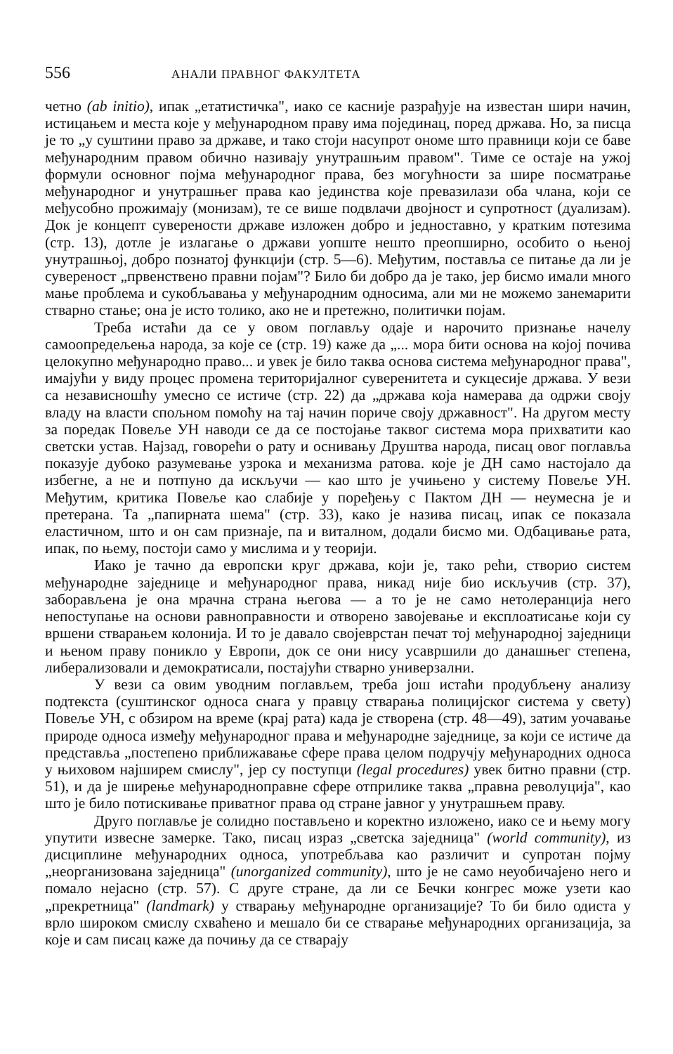556 АНАЛИ ПРАВНОГ ФАКУЛТЕТА
четно (ab initio), ипак „етатистичка", иако се касније разрађује на известан шири начин, истицањем и места које у међународном праву има појединац, поред држава. Но, за писца је то „у суштини право за државе, и тако стоји насупрот ономе што правници који се баве међународним правом обично називају унутрашњим правом". Тиме се остаје на ужој формули основног појма међународног права, без могућности за шире посматрање међународног и унутрашњег права као јединства које превазилази оба члана, који се међусобно прожимају (монизам), те се више подвлачи двојност и супротност (дуализам). Док је концепт суверености државе изложен добро и једноставно, у кратким потезима (стр. 13), дотле је излагање о држави уопште нешто преопширно, особито о њеној унутрашњој, добро познатој функцији (стр. 5—6). Међутим, поставља се питање да ли је сувереност „првенствено правни појам"? Било би добро да је тако, јер бисмо имали много мање проблема и сукобљавања у међународним односима, али ми не можемо занемарити стварно стање; она је исто толико, ако не и претежно, политички појам.
Треба истаћи да се у овом поглављу одаје и нарочито признање начелу самоопредељења народа, за које се (стр. 19) каже да „... мора бити основа на којој почива целокупно међународно право... и увек је било таква основа система међународног права", имајући у виду процес промена територијалног суверенитета и сукцесије држава. У вези са независношћу умесно се истиче (стр. 22) да „држава која намерава да одржи своју владу на власти спољном помоћу на тај начин пориче своју државност". На другом месту за поредак Повеље УН наводи се да се постојање таквог система мора прихватити као светски устав. Најзад, говорећи о рату и оснивању Друштва народа, писац овог поглавља показује дубоко разумевање узрока и механизма ратова. које је ДН само настојало да избегне, а не и потпуно да искључи — као што је учињено у систему Повеље УН. Међутим, критика Повеље као слабије у поређењу с Пактом ДН — неумесна је и претерана. Та „папирната шема" (стр. 33), како је назива писац, ипак се показала еластичном, што и он сам признаје, па и виталном, додали бисмо ми. Одбацивање рата, ипак, по њему, постоји само у мислима и у теорији.
Иако је тачно да европски круг држава, који је, тако рећи, створио систем међународне заједнице и међународног права, никад није био искључив (стр. 37), заборављена је она мрачна страна његова — а то је не само нетолеранција него непоступање на основи равноправности и отворено завојевање и експлоатисање који су вршени стварањем колонија. И то је давало својеврстан печат тој међународној заједници и њеном праву поникло у Европи, док се они нису усавршили до данашњег степена, либерализовали и демократисали, постајући стварно универзални.
У вези са овим уводним поглављем, треба још истаћи продубљену анализу подтекста (суштинског односа снага у правцу стварања полицијског система у свету) Повеље УН, с обзиром на време (крај рата) када је створена (стр. 48—49), затим уочавање природе односа између међународног права и међународне заједнице, за који се истиче да представља „постепено приближавање сфере права целом подручју међународних односа у њиховом најширем смислу", јер су поступци (legal procedures) увек битно правни (стр. 51), и да је ширење међународноправне сфере отприлике таква „правна револуција", као што је било потискивање приватног права од стране јавног у унутрашњем праву.
Друго поглавље је солидно постављено и коректно изложено, иако се и њему могу упутити извесне замерке. Тако, писац израз „светска заједница" (world community), из дисциплине међународних односа, употребљава као различит и супротан појму „неорганизована заједница" (unorganized community), што је не само неуобичајено него и помало нејасно (стр. 57). С друге стране, да ли се Бечки конгрес може узети као „прекретница" (landmark) у стварању међународне организације? То би било одиста у врло широком смислу схваћено и мешало би се стварање међународних организација, за које и сам писац каже да почињу да се стварају